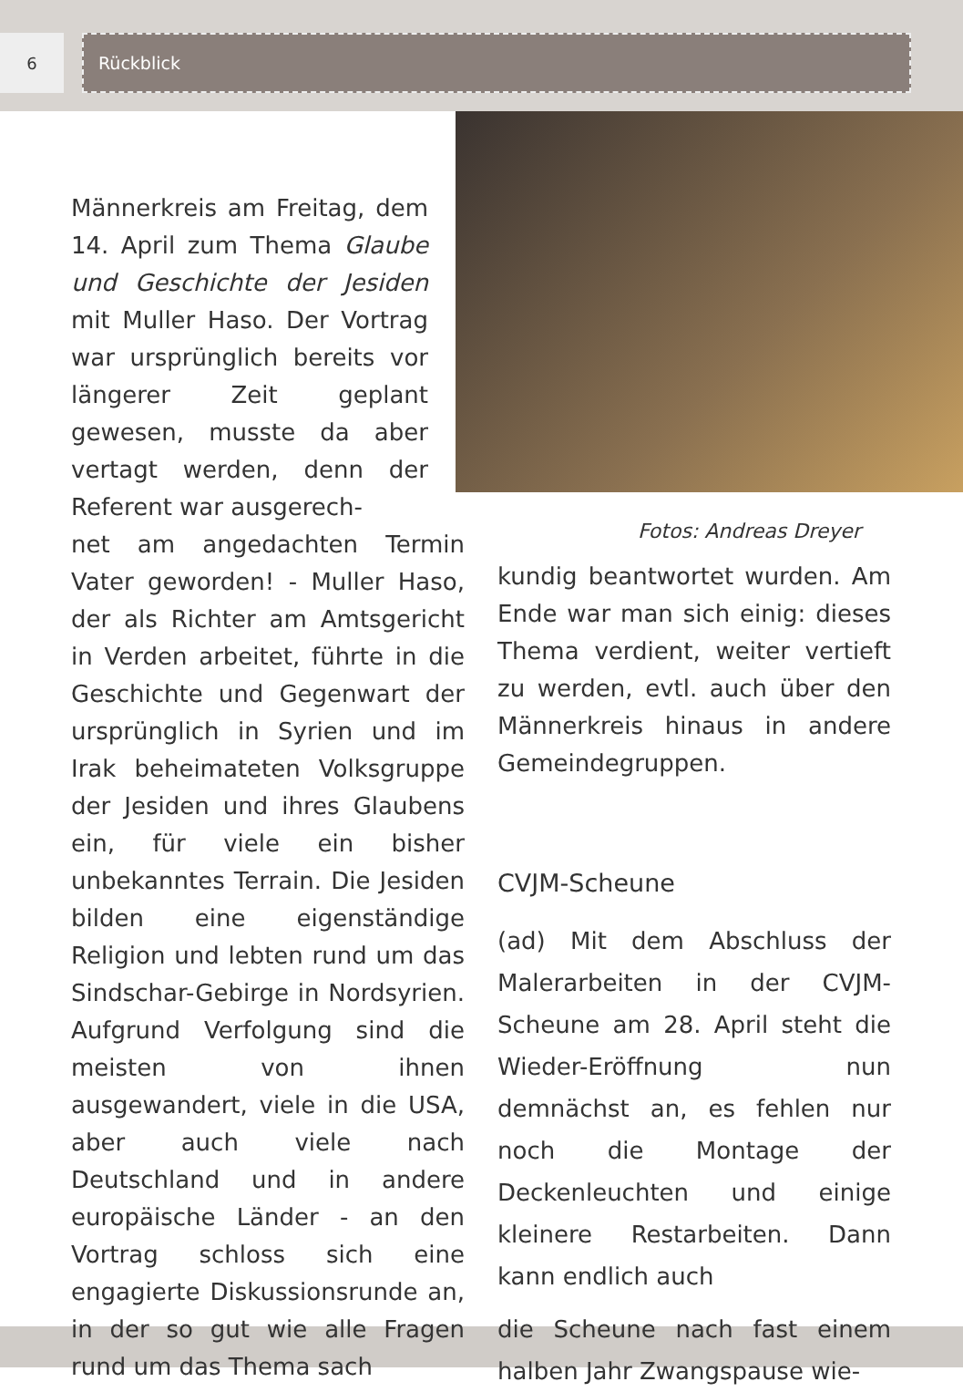6 Rückblick
Männerkreis am Freitag, dem 14. April zum Thema Glaube und Geschichte der Jesiden mit Muller Haso. Der Vortrag war ursprünglich bereits vor längerer Zeit geplant gewesen, musste da aber vertagt werden, denn der Referent war ausgerech-
net am angedachten Termin Vater geworden! - Muller Haso, der als Richter am Amtsgericht in Verden arbeitet, führte in die Geschichte und Gegenwart der ursprünglich in Syrien und im Irak beheimateten Volksgruppe der Jesiden und ihres Glaubens ein, für viele ein bisher unbekanntes Terrain. Die Jesiden bilden eine eigenständige Religion und lebten rund um das Sindschar-Gebirge in Nordsyrien. Aufgrund Verfolgung sind die meisten von ihnen ausgewandert, viele in die USA, aber auch viele nach Deutschland und in andere europäische Länder - an den Vortrag schloss sich eine engagierte Diskussionsrunde an, in der so gut wie alle Fragen rund um das Thema sach
Fotos: Andreas Dreyer
kundig beantwortet wurden. Am Ende war man sich einig: dieses Thema verdient, weiter vertieft zu werden, evtl. auch über den Männerkreis hinaus in andere Gemeindegruppen.
CVJM-Scheune
(ad) Mit dem Abschluss der Malerarbeiten in der CVJM-Scheune am 28. April steht die Wieder-Eröffnung nun demnächst an, es fehlen nur noch die Montage der Deckenleuchten und einige kleinere Restarbeiten. Dann kann endlich auch
die Scheune nach fast einem halben Jahr Zwangspause wie-